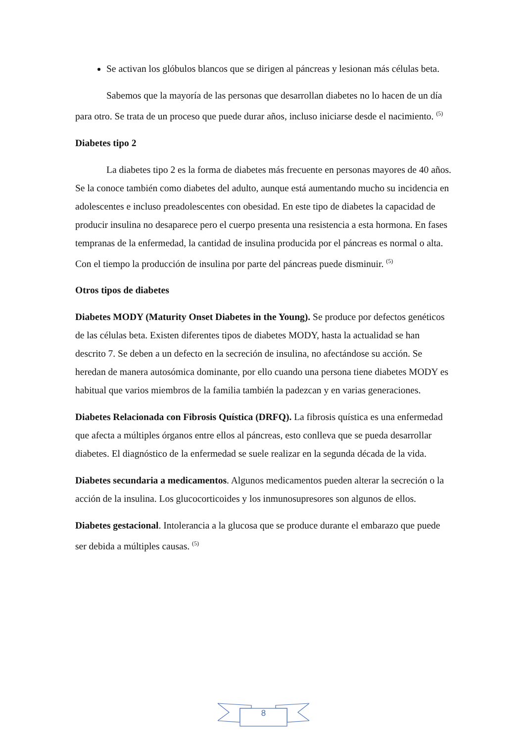Se activan los glóbulos blancos que se dirigen al páncreas y lesionan más células beta.
Sabemos que la mayoría de las personas que desarrollan diabetes no lo hacen de un día para otro. Se trata de un proceso que puede durar años, incluso iniciarse desde el nacimiento. <sup>(5)</sup>
Diabetes tipo 2
La diabetes tipo 2 es la forma de diabetes más frecuente en personas mayores de 40 años. Se la conoce también como diabetes del adulto, aunque está aumentando mucho su incidencia en adolescentes e incluso preadolescentes con obesidad. En este tipo de diabetes la capacidad de producir insulina no desaparece pero el cuerpo presenta una resistencia a esta hormona. En fases tempranas de la enfermedad, la cantidad de insulina producida por el páncreas es normal o alta. Con el tiempo la producción de insulina por parte del páncreas puede disminuir. <sup>(5)</sup>
Otros tipos de diabetes
Diabetes MODY (Maturity Onset Diabetes in the Young). Se produce por defectos genéticos de las células beta. Existen diferentes tipos de diabetes MODY, hasta la actualidad se han descrito 7. Se deben a un defecto en la secreción de insulina, no afectándose su acción. Se heredan de manera autosómica dominante, por ello cuando una persona tiene diabetes MODY es habitual que varios miembros de la familia también la padezcan y en varias generaciones.
Diabetes Relacionada con Fibrosis Quística (DRFQ). La fibrosis quística es una enfermedad que afecta a múltiples órganos entre ellos al páncreas, esto conlleva que se pueda desarrollar diabetes. El diagnóstico de la enfermedad se suele realizar en la segunda década de la vida.
Diabetes secundaria a medicamentos. Algunos medicamentos pueden alterar la secreción o la acción de la insulina. Los glucocorticoides y los inmunosupresores son algunos de ellos.
Diabetes gestacional. Intolerancia a la glucosa que se produce durante el embarazo que puede ser debida a múltiples causas. <sup>(5)</sup>
8